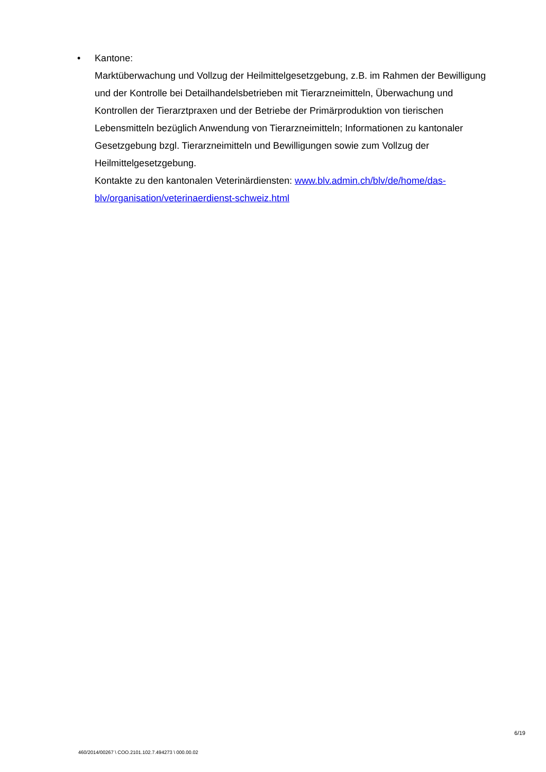• Kantone:
Marktüberwachung und Vollzug der Heilmittelgesetzgebung, z.B. im Rahmen der Bewilligung und der Kontrolle bei Detailhandelsbetrieben mit Tierarzneimitteln, Überwachung und Kontrollen der Tierarztpraxen und der Betriebe der Primärproduktion von tierischen Lebensmitteln bezüglich Anwendung von Tierarzneimitteln; Informationen zu kantonaler Gesetzgebung bzgl. Tierarzneimitteln und Bewilligungen sowie zum Vollzug der Heilmittelgesetzgebung.
Kontakte zu den kantonalen Veterinärdiensten: www.blv.admin.ch/blv/de/home/das-blv/organisation/veterinaerdienst-schweiz.html
6/19
460/2014/00267 \ COO.2101.102.7.494273 \ 000.00.02